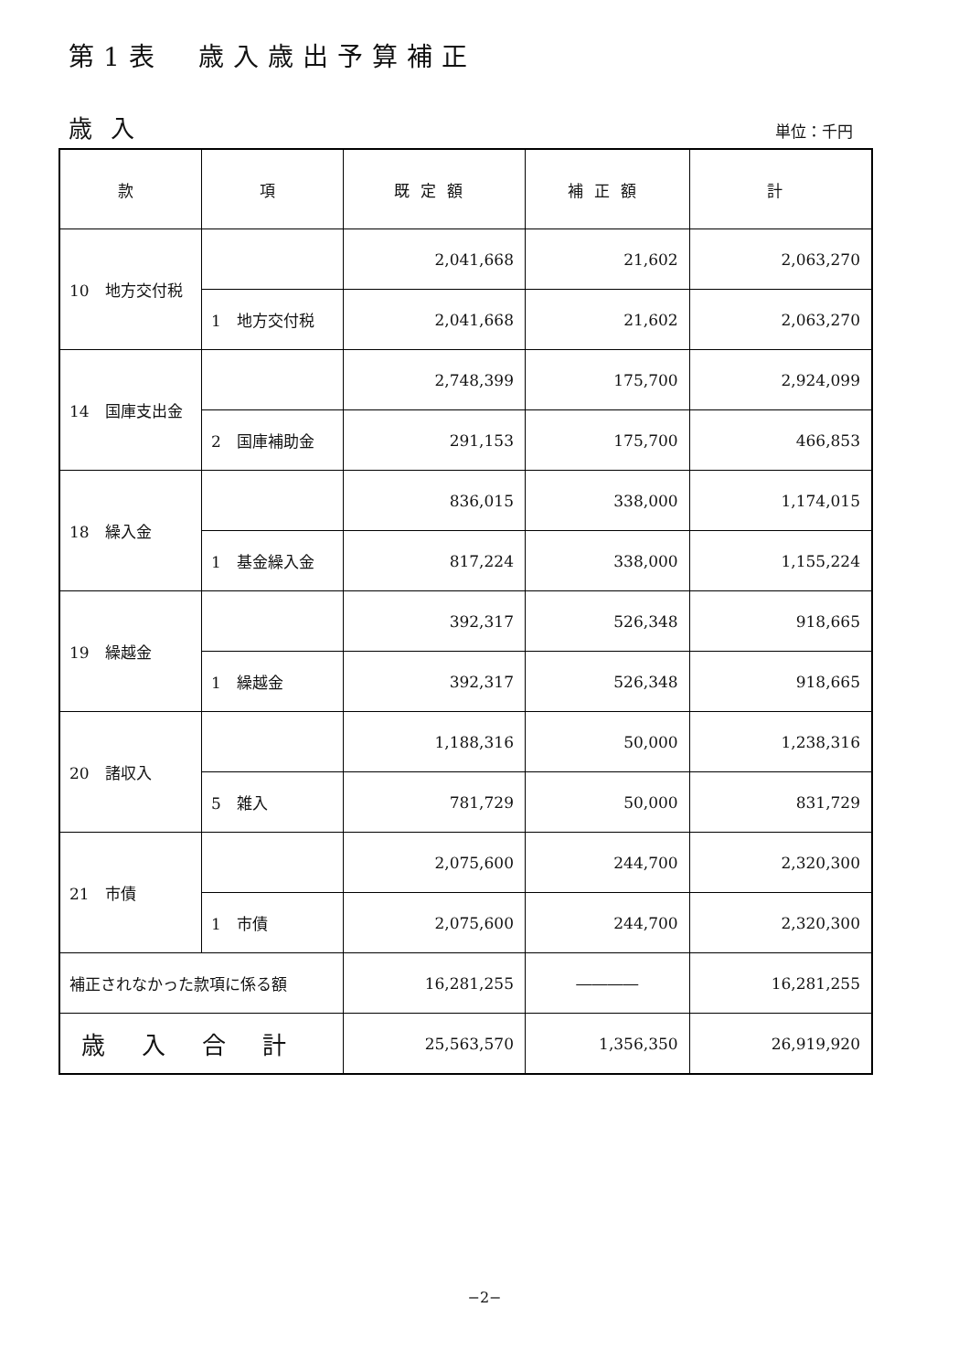第1表　歳入歳出予算補正
歳入 単位：千円
| 款 | 項 | 既定額 | 補正額 | 計 |
| --- | --- | --- | --- | --- |
| 10 地方交付税 | | 2,041,668 | 21,602 | 2,063,270 |
| | 1 地方交付税 | 2,041,668 | 21,602 | 2,063,270 |
| 14 国庫支出金 | | 2,748,399 | 175,700 | 2,924,099 |
| | 2 国庫補助金 | 291,153 | 175,700 | 466,853 |
| 18 繰入金 | | 836,015 | 338,000 | 1,174,015 |
| | 1 基金繰入金 | 817,224 | 338,000 | 1,155,224 |
| 19 繰越金 | | 392,317 | 526,348 | 918,665 |
| | 1 繰越金 | 392,317 | 526,348 | 918,665 |
| 20 諸収入 | | 1,188,316 | 50,000 | 1,238,316 |
| | 5 雑入 | 781,729 | 50,000 | 831,729 |
| 21 市債 | | 2,075,600 | 244,700 | 2,320,300 |
| | 1 市債 | 2,075,600 | 244,700 | 2,320,300 |
| 補正されなかった款項に係る額 | | 16,281,255 | ―――― | 16,281,255 |
| 歳入合計 | | 25,563,570 | 1,356,350 | 26,919,920 |
−2−